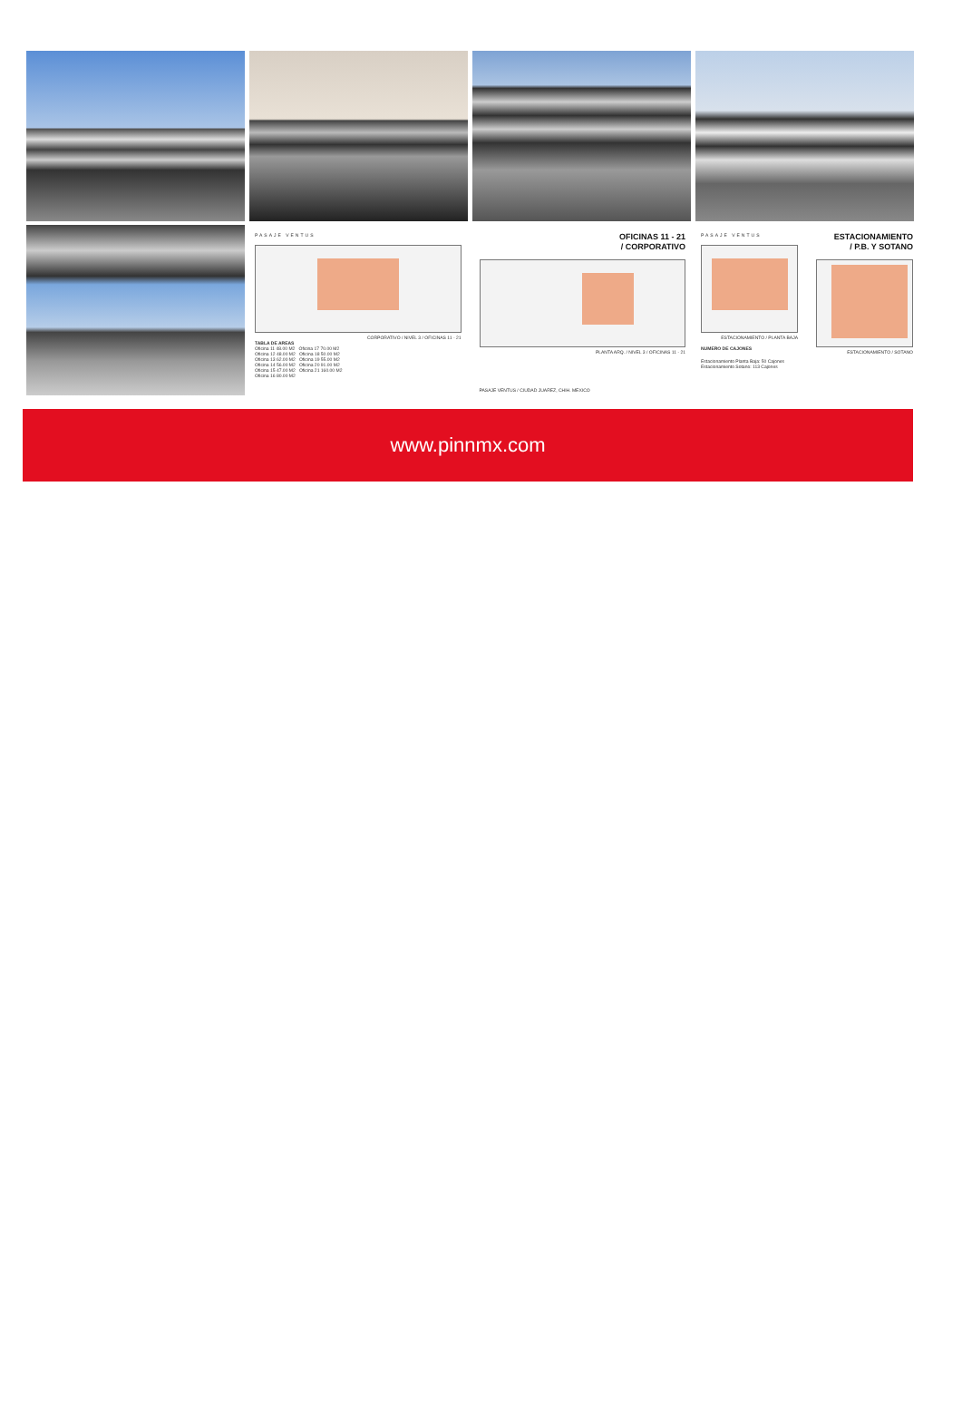PASAJE VENTUS
CORPORATIVO / NIVEL 3 / OFICINAS 11 - 21
TABLA DE AREAS
Oficina 11 48.00 M2 Oficina 17 70.00 M2
Oficina 12 48.00 M2 Oficina 18 50.00 M2
Oficina 13 62.00 M2 Oficina 19 55.00 M2
Oficina 14 56.00 M2 Oficina 20 91.00 M2
Oficina 15 47.00 M2 Oficina 21 160.00 M2
Oficina 16 80.00 M2
OFICINAS 11 - 21
/ CORPORATIVO
PLANTA ARQ. / NIVEL 3 / OFICINAS 11 - 21
PASAJE VENTUS / CIUDAD JUAREZ, CHIH. MEXICO
PASAJE VENTUS
ESTACIONAMIENTO / PLANTA BAJA
NUMERO DE CAJONES
Estacionamiento Planta Baja: 50 Cajones
Estacionamiento Sotano: 113 Cajones
ESTACIONAMIENTO
/ P.B. Y SOTANO
ESTACIONAMIENTO / SOTANO
www.pinnmx.com